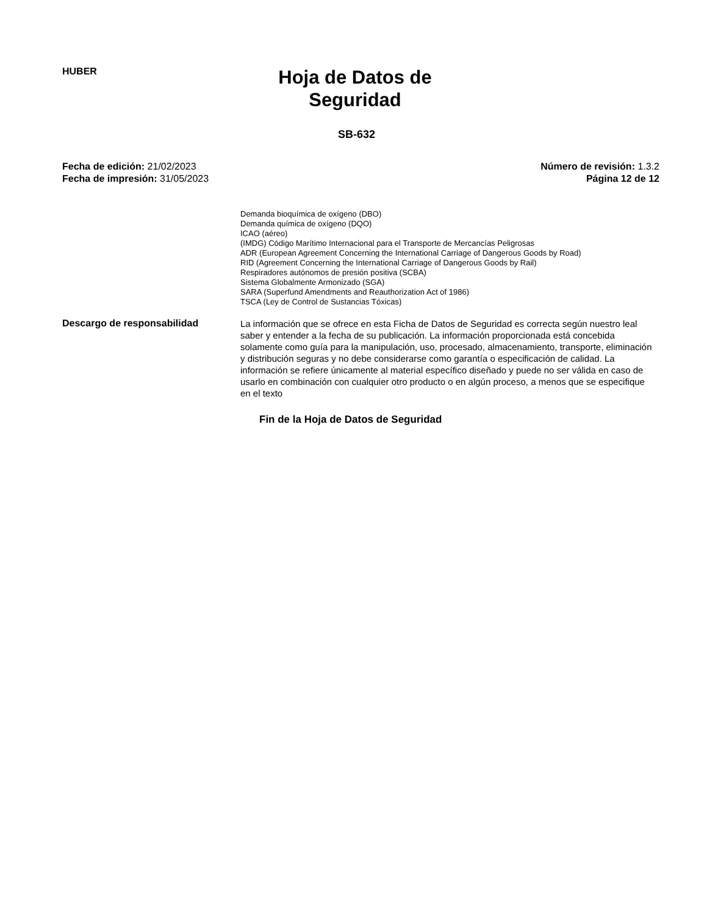HUBER
Hoja de Datos de Seguridad
SB-632
Fecha de edición: 21/02/2023
Fecha de impresión: 31/05/2023
Número de revisión: 1.3.2
Página 12 de 12
Demanda bioquímica de oxígeno (DBO)
Demanda química de oxígeno (DQO)
ICAO (aéreo)
(IMDG) Código Marítimo Internacional para el Transporte de Mercancías Peligrosas
ADR (European Agreement Concerning the International Carriage of Dangerous Goods by Road)
RID (Agreement Concerning the International Carriage of Dangerous Goods by Rail)
Respiradores autónomos de presión positiva (SCBA)
Sistema Globalmente Armonizado (SGA)
SARA (Superfund Amendments and Reauthorization Act of 1986)
TSCA (Ley de Control de Sustancias Tóxicas)
Descargo de responsabilidad
La información que se ofrece en esta Ficha de Datos de Seguridad es correcta según nuestro leal saber y entender a la fecha de su publicación. La información proporcionada está concebida solamente como guía para la manipulación, uso, procesado, almacenamiento, transporte, eliminación y distribución seguras y no debe considerarse como garantía o especificación de calidad. La información se refiere únicamente al material específico diseñado y puede no ser válida en caso de usarlo en combinación con cualquier otro producto o en algún proceso, a menos que se especifique en el texto
Fin de la Hoja de Datos de Seguridad